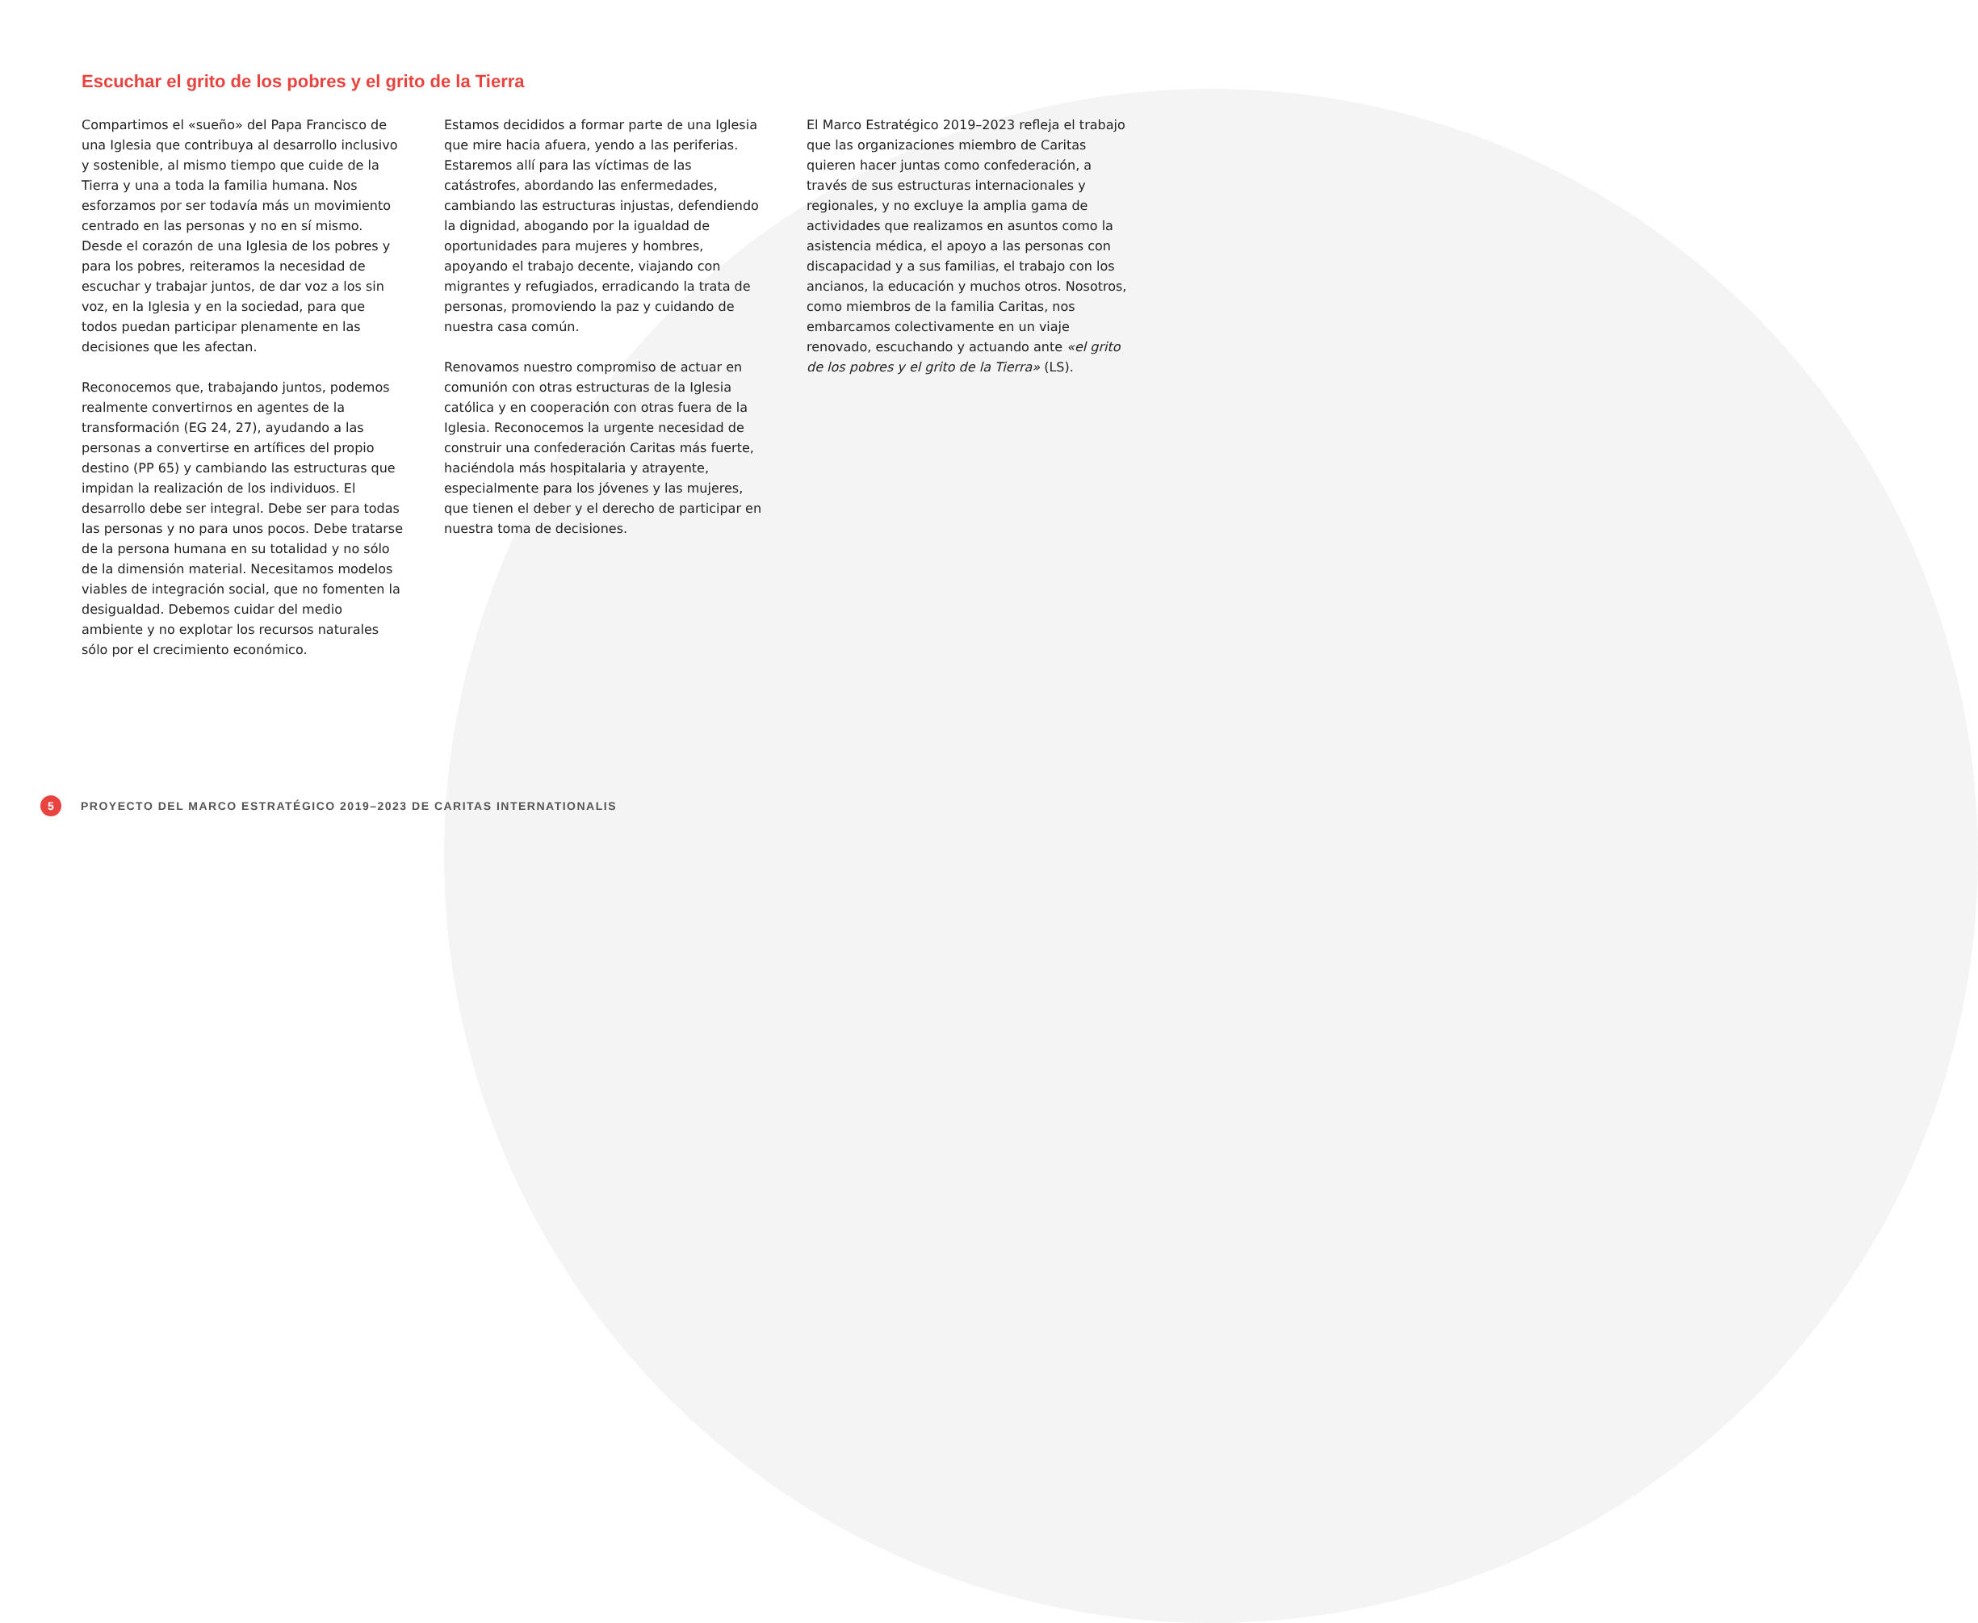Escuchar el grito de los pobres y el grito de la Tierra
Compartimos el «sueño» del Papa Francisco de una Iglesia que contribuya al desarrollo inclusivo y sostenible, al mismo tiempo que cuide de la Tierra y una a toda la familia humana. Nos esforzamos por ser todavía más un movimiento centrado en las personas y no en sí mismo. Desde el corazón de una Iglesia de los pobres y para los pobres, reiteramos la necesidad de escuchar y trabajar juntos, de dar voz a los sin voz, en la Iglesia y en la sociedad, para que todos puedan participar plenamente en las decisiones que les afectan.
Reconocemos que, trabajando juntos, podemos realmente convertirnos en agentes de la transformación (EG 24, 27), ayudando a las personas a convertirse en artífices del propio destino (PP 65) y cambiando las estructuras que impidan la realización de los individuos. El desarrollo debe ser integral. Debe ser para todas las personas y no para unos pocos. Debe tratarse de la persona humana en su totalidad y no sólo de la dimensión material. Necesitamos modelos viables de integración social, que no fomenten la desigualdad. Debemos cuidar del medio ambiente y no explotar los recursos naturales sólo por el crecimiento económico.
Estamos decididos a formar parte de una Iglesia que mire hacia afuera, yendo a las periferias. Estaremos allí para las víctimas de las catástrofes, abordando las enfermedades, cambiando las estructuras injustas, defendiendo la dignidad, abogando por la igualdad de oportunidades para mujeres y hombres, apoyando el trabajo decente, viajando con migrantes y refugiados, erradicando la trata de personas, promoviendo la paz y cuidando de nuestra casa común.
Renovamos nuestro compromiso de actuar en comunión con otras estructuras de la Iglesia católica y en cooperación con otras fuera de la Iglesia. Reconocemos la urgente necesidad de construir una confederación Caritas más fuerte, haciéndola más hospitalaria y atrayente, especialmente para los jóvenes y las mujeres, que tienen el deber y el derecho de participar en nuestra toma de decisiones.
El Marco Estratégico 2019–2023 refleja el trabajo que las organizaciones miembro de Caritas quieren hacer juntas como confederación, a través de sus estructuras internacionales y regionales, y no excluye la amplia gama de actividades que realizamos en asuntos como la asistencia médica, el apoyo a las personas con discapacidad y a sus familias, el trabajo con los ancianos, la educación y muchos otros. Nosotros, como miembros de la familia Caritas, nos embarcamos colectivamente en un viaje renovado, escuchando y actuando ante «el grito de los pobres y el grito de la Tierra» (LS).
5 PROYECTO DEL MARCO ESTRATÉGICO 2019–2023 DE CARITAS INTERNATIONALIS